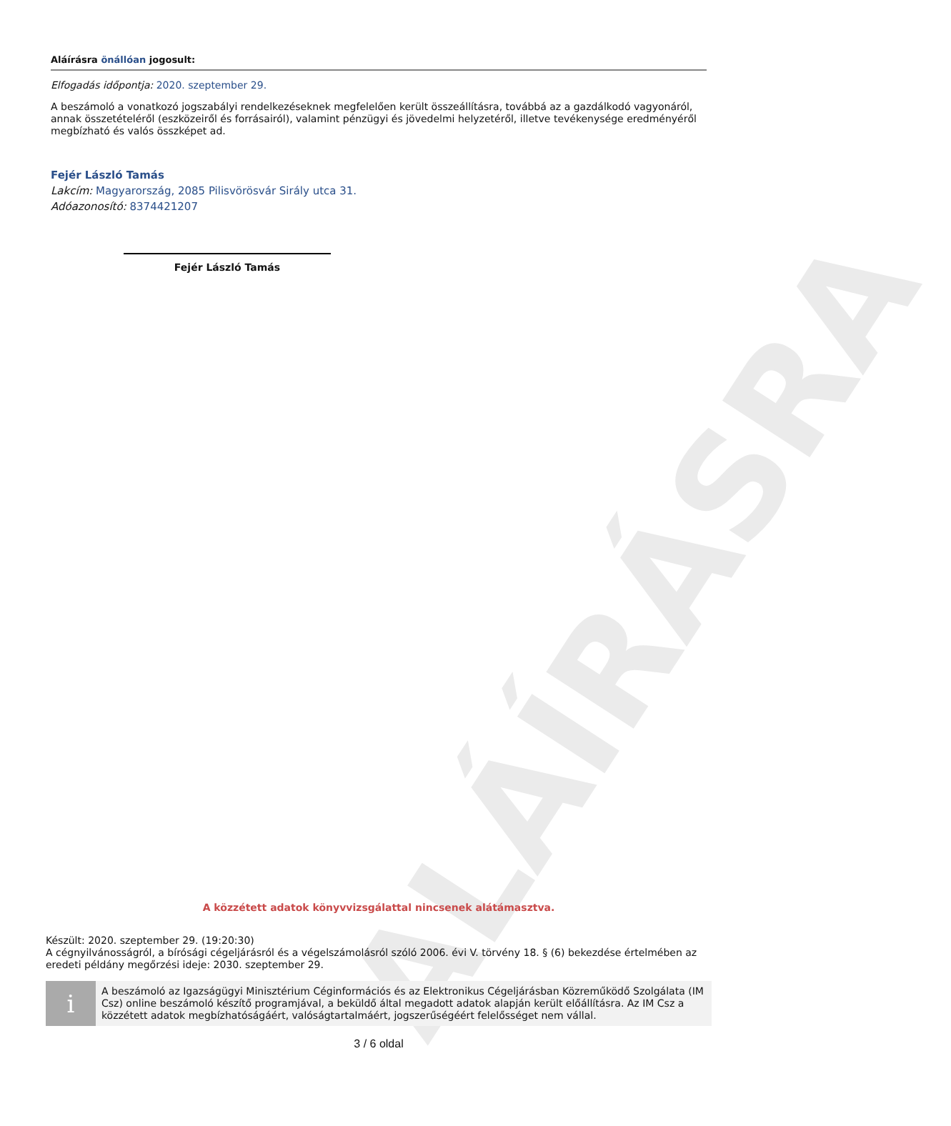ALÁÍRÁSRA
Aláírásra önállóan jogosult:
Elfogadás időpontja: 2020. szeptember 29.
A beszámoló a vonatkozó jogszabályi rendelkezéseknek megfelelően került összeállításra, továbbá az a gazdálkodó vagyonáról, annak összetételéről (eszközeiről és forrásairól), valamint pénzügyi és jövedelmi helyzetéről, illetve tevékenysége eredményéről megbízható és valós összképet ad.
Fejér László Tamás
Lakcím: Magyarország, 2085 Pilisvörösvár Sirály utca 31.
Adóazonosító: 8374421207
Fejér László Tamás
A közzétett adatok könyvvizsgálattal nincsenek alátámasztva.
Készült: 2020. szeptember 29. (19:20:30)
A cégnyilvánosságról, a bírósági cégeljárásról és a végelszámolásról szóló 2006. évi V. törvény 18. § (6) bekezdése értelmében az eredeti példány megőrzési ideje: 2030. szeptember 29.
i
A beszámoló az Igazságügyi Minisztérium Céginformációs és az Elektronikus Cégeljárásban Közreműködő Szolgálata (IM Csz) online beszámoló készítő programjával, a beküldő által megadott adatok alapján került előállításra. Az IM Csz a közzétett adatok megbízhatóságáért, valóságtartalmáért, jogszerűségéért felelősséget nem vállal.
3 / 6 oldal